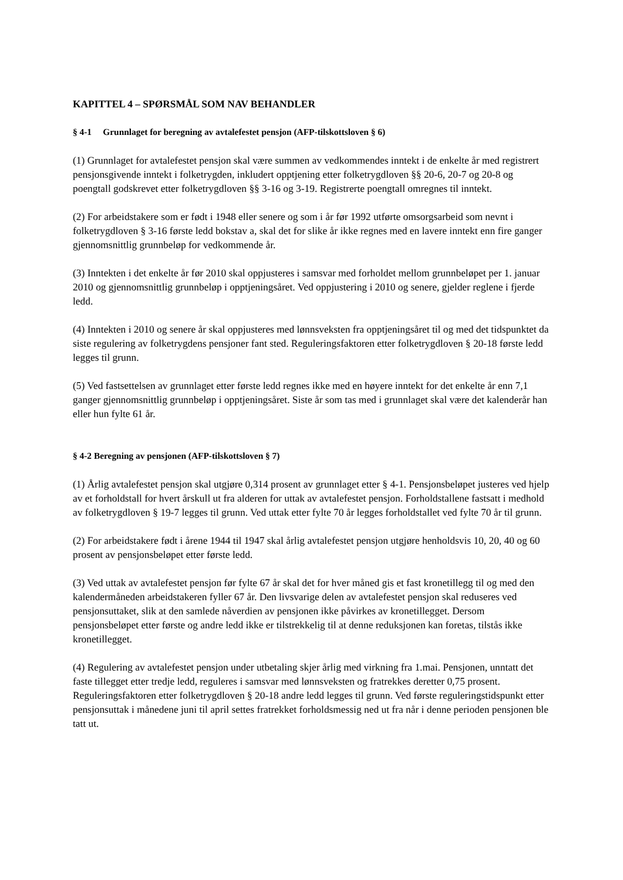KAPITTEL 4 – SPØRSMÅL SOM NAV BEHANDLER
§ 4-1 Grunnlaget for beregning av avtalefestet pensjon (AFP-tilskottsloven § 6)
(1) Grunnlaget for avtalefestet pensjon skal være summen av vedkommendes inntekt i de enkelte år med registrert pensjonsgivende inntekt i folketrygden, inkludert opptjening etter folketrygdloven §§ 20-6, 20-7 og 20-8 og poengtall godskrevet etter folketrygdloven §§ 3-16 og 3-19. Registrerte poengtall omregnes til inntekt.
(2) For arbeidstakere som er født i 1948 eller senere og som i år før 1992 utførte omsorgsarbeid som nevnt i folketrygdloven § 3-16 første ledd bokstav a, skal det for slike år ikke regnes med en lavere inntekt enn fire ganger gjennomsnittlig grunnbeløp for vedkommende år.
(3) Inntekten i det enkelte år før 2010 skal oppjusteres i samsvar med forholdet mellom grunnbeløpet per 1. januar 2010 og gjennomsnittlig grunnbeløp i opptjeningsåret. Ved oppjustering i 2010 og senere, gjelder reglene i fjerde ledd.
(4) Inntekten i 2010 og senere år skal oppjusteres med lønnsveksten fra opptjeningsåret til og med det tidspunktet da siste regulering av folketrygdens pensjoner fant sted. Reguleringsfaktoren etter folketrygdloven § 20-18 første ledd legges til grunn.
(5) Ved fastsettelsen av grunnlaget etter første ledd regnes ikke med en høyere inntekt for det enkelte år enn 7,1 ganger gjennomsnittlig grunnbeløp i opptjeningsåret. Siste år som tas med i grunnlaget skal være det kalenderår han eller hun fylte 61 år.
§ 4-2 Beregning av pensjonen (AFP-tilskottsloven § 7)
(1) Årlig avtalefestet pensjon skal utgjøre 0,314 prosent av grunnlaget etter § 4-1. Pensjonsbeløpet justeres ved hjelp av et forholdstall for hvert årskull ut fra alderen for uttak av avtalefestet pensjon. Forholdstallene fastsatt i medhold av folketrygdloven § 19-7 legges til grunn. Ved uttak etter fylte 70 år legges forholdstallet ved fylte 70 år til grunn.
(2) For arbeidstakere født i årene 1944 til 1947 skal årlig avtalefestet pensjon utgjøre henholdsvis 10, 20, 40 og 60 prosent av pensjonsbeløpet etter første ledd.
(3) Ved uttak av avtalefestet pensjon før fylte 67 år skal det for hver måned gis et fast kronetillegg til og med den kalendermåneden arbeidstakeren fyller 67 år. Den livsvarige delen av avtalefestet pensjon skal reduseres ved pensjonsuttaket, slik at den samlede nåverdien av pensjonen ikke påvirkes av kronetillegget. Dersom pensjonsbeløpet etter første og andre ledd ikke er tilstrekkelig til at denne reduksjonen kan foretas, tilstås ikke kronetillegget.
(4) Regulering av avtalefestet pensjon under utbetaling skjer årlig med virkning fra 1.mai. Pensjonen, unntatt det faste tillegget etter tredje ledd, reguleres i samsvar med lønnsveksten og fratrekkes deretter 0,75 prosent. Reguleringsfaktoren etter folketrygdloven § 20-18 andre ledd legges til grunn. Ved første reguleringstidspunkt etter pensjonsuttak i månedene juni til april settes fratrekket forholdsmessig ned ut fra når i denne perioden pensjonen ble tatt ut.